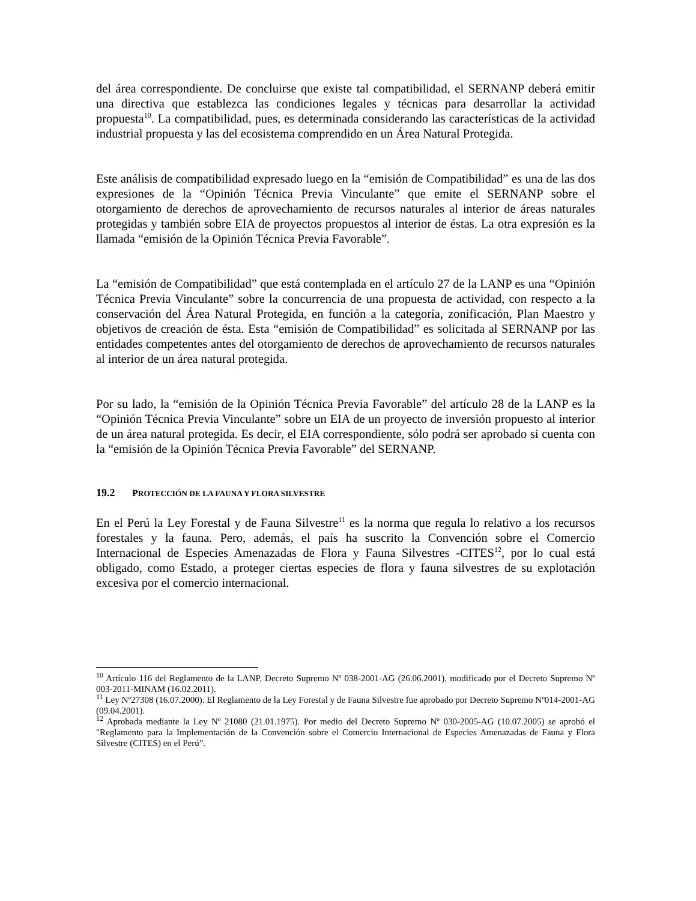del área correspondiente. De concluirse que existe tal compatibilidad, el SERNANP deberá emitir una directiva que establezca las condiciones legales y técnicas para desarrollar la actividad propuesta<sup>10</sup>. La compatibilidad, pues, es determinada considerando las características de la actividad industrial propuesta y las del ecosistema comprendido en un Área Natural Protegida.
Este análisis de compatibilidad expresado luego en la “emisión de Compatibilidad” es una de las dos expresiones de la “Opinión Técnica Previa Vinculante” que emite el SERNANP sobre el otorgamiento de derechos de aprovechamiento de recursos naturales al interior de áreas naturales protegidas y también sobre EIA de proyectos propuestos al interior de éstas. La otra expresión es la llamada “emisión de la Opinión Técnica Previa Favorable”.
La “emisión de Compatibilidad” que está contemplada en el artículo 27 de la LANP es una “Opinión Técnica Previa Vinculante” sobre la concurrencia de una propuesta de actividad, con respecto a la conservación del Área Natural Protegida, en función a la categoría, zonificación, Plan Maestro y objetivos de creación de ésta. Esta “emisión de Compatibilidad” es solicitada al SERNANP por las entidades competentes antes del otorgamiento de derechos de aprovechamiento de recursos naturales al interior de un área natural protegida.
Por su lado, la “emisión de la Opinión Técnica Previa Favorable” del artículo 28 de la LANP es la “Opinión Técnica Previa Vinculante” sobre un EIA de un proyecto de inversión propuesto al interior de un área natural protegida. Es decir, el EIA correspondiente, sólo podrá ser aprobado si cuenta con la “emisión de la Opinión Técnica Previa Favorable” del SERNANP.
19.2 PROTECCIÓN DE LA FAUNA Y FLORA SILVESTRE
En el Perú la Ley Forestal y de Fauna Silvestre<sup>11</sup> es la norma que regula lo relativo a los recursos forestales y la fauna. Pero, además, el país ha suscrito la Convención sobre el Comercio Internacional de Especies Amenazadas de Flora y Fauna Silvestres -CITES<sup>12</sup>, por lo cual está obligado, como Estado, a proteger ciertas especies de flora y fauna silvestres de su explotación excesiva por el comercio internacional.
<sup>10</sup> Artículo 116 del Reglamento de la LANP, Decreto Supremo Nº 038-2001-AG (26.06.2001), modificado por el Decreto Supremo Nº 003-2011-MINAM (16.02.2011).
<sup>11</sup> Ley Nº27308 (16.07.2000). El Reglamento de la Ley Forestal y de Fauna Silvestre fue aprobado por Decreto Supremo Nº014-2001-AG (09.04.2001).
<sup>12</sup> Aprobada mediante la Ley Nº 21080 (21.01.1975). Por medio del Decreto Supremo Nº 030-2005-AG (10.07.2005) se aprobó el "Reglamento para la Implementación de la Convención sobre el Comercio Internacional de Especies Amenazadas de Fauna y Flora Silvestre (CITES) en el Perú”.